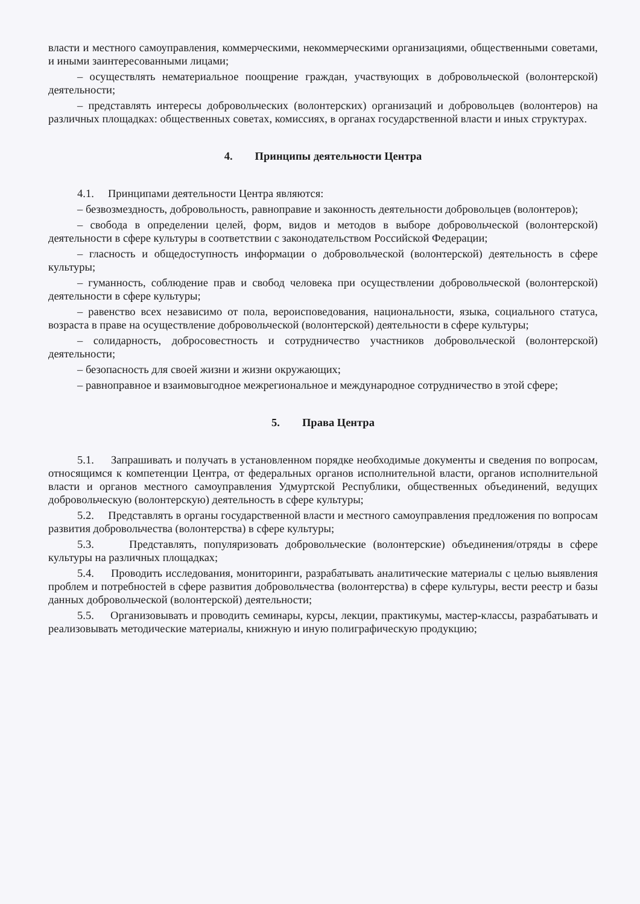власти и местного самоуправления, коммерческими, некоммерческими организациями, общественными советами, и иными заинтересованными лицами;
– осуществлять нематериальное поощрение граждан, участвующих в добровольческой (волонтерской) деятельности;
– представлять интересы добровольческих (волонтерских) организаций и добровольцев (волонтеров) на различных площадках: общественных советах, комиссиях, в органах государственной власти и иных структурах.
4. Принципы деятельности Центра
4.1. Принципами деятельности Центра являются:
– безвозмездность, добровольность, равноправие и законность деятельности добровольцев (волонтеров);
– свобода в определении целей, форм, видов и методов в выборе добровольческой (волонтерской) деятельности в сфере культуры в соответствии с законодательством Российской Федерации;
– гласность и общедоступность информации о добровольческой (волонтерской) деятельность в сфере культуры;
– гуманность, соблюдение прав и свобод человека при осуществлении добровольческой (волонтерской) деятельности в сфере культуры;
– равенство всех независимо от пола, вероисповедования, национальности, языка, социального статуса, возраста в праве на осуществление добровольческой (волонтерской) деятельности в сфере культуры;
– солидарность, добросовестность и сотрудничество участников добровольческой (волонтерской) деятельности;
– безопасность для своей жизни и жизни окружающих;
– равноправное и взаимовыгодное межрегиональное и международное сотрудничество в этой сфере;
5. Права Центра
5.1. Запрашивать и получать в установленном порядке необходимые документы и сведения по вопросам, относящимся к компетенции Центра, от федеральных органов исполнительной власти, органов исполнительной власти и органов местного самоуправления Удмуртской Республики, общественных объединений, ведущих добровольческую (волонтерскую) деятельность в сфере культуры;
5.2. Представлять в органы государственной власти и местного самоуправления предложения по вопросам развития добровольчества (волонтерства) в сфере культуры;
5.3. Представлять, популяризовать добровольческие (волонтерские) объединения/отряды в сфере культуры на различных площадках;
5.4. Проводить исследования, мониторинги, разрабатывать аналитические материалы с целью выявления проблем и потребностей в сфере развития добровольчества (волонтерства) в сфере культуры, вести реестр и базы данных добровольческой (волонтерской) деятельности;
5.5. Организовывать и проводить семинары, курсы, лекции, практикумы, мастер-классы, разрабатывать и реализовывать методические материалы, книжную и иную полиграфическую продукцию;